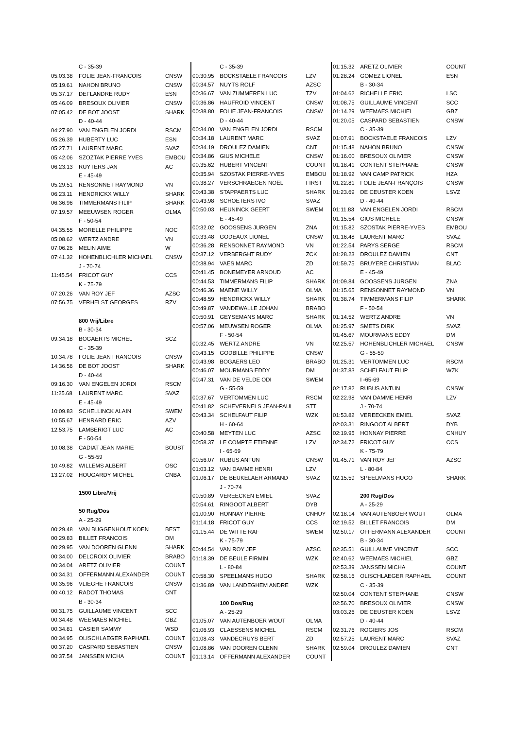| | C - 35-39 | |
| 05:03.38 | FOLIE JEAN-FRANCOIS | CNSW |
| 05:19.61 | NAHON BRUNO | CNSW |
| 05:37.17 | DEFLANDRE RUDY | ESN |
| 05:46.09 | BRESOUX OLIVIER | CNSW |
| 07:05.42 | DE BOT JOOST | SHARK |
| | D - 40-44 | |
| 04:27.90 | VAN ENGELEN JORDI | RSCM |
| 05:26.39 | HUBERTY LUC | ESN |
| 05:27.71 | LAURENT MARC | SVAZ |
| 05:42.06 | SZOZTAK PIERRE YVES | EMBOU |
| 06:23.13 | RUYTERS JAN | AC |
| | E - 45-49 | |
| 05:29.51 | RENSONNET RAYMOND | VN |
| 06:23.11 | HENDRICKX WILLY | SHARK |
| 06:36.96 | TIMMERMANS FILIP | SHARK |
| 07:19.57 | MEEUWSEN ROGER | OLMA |
| | F - 50-54 | |
| 04:35.55 | MORELLE PHILIPPE | NOC |
| 05:08.62 | WERTZ ANDRE | VN |
| 07:06.26 | MELIN AIME | W |
| 07:41.32 | HOHENBLICHLER MICHAEL | CNSW |
| | J - 70-74 | |
| 11:45.54 | FRICOT GUY | CCS |
| | K - 75-79 | |
| 07:20.26 | VAN ROY JEF | AZSC |
| 07:56.75 | VERHELST GEORGES | RZV |
| | 800 Vrij/Libre | |
| | B - 30-34 | |
| 09:34.18 | BOGAERTS MICHEL | SCZ |
| | C - 35-39 | |
| 10:34.78 | FOLIE JEAN FRANCOIS | CNSW |
| 14:36.56 | DE BOT JOOST | SHARK |
| | D - 40-44 | |
| 09:16.30 | VAN ENGELEN JORDI | RSCM |
| 11:25.68 | LAURENT MARC | SVAZ |
| | E - 45-49 | |
| 10:09.83 | SCHELLINCK ALAIN | SWEM |
| 10:55.67 | HENRARD ERIC | AZV |
| 12:53.75 | LAMBERIGT LUC | AC |
| | F - 50-54 | |
| 10:08.38 | CADIAT JEAN MARIE | BOUST |
| | G - 55-59 | |
| 10:49.82 | WILLEMS ALBERT | OSC |
| 13:27.02 | HOUGARDY MICHEL | CNBA |
| | 1500 Libre/Vrij | |
| | 50 Rug/Dos | |
| | A - 25-29 | |
| 00:29.48 | VAN BUGGENHOUT KOEN | BEST |
| 00:29.83 | BILLET FRANCOIS | DM |
| 00:29.95 | VAN DOOREN GLENN | SHARK |
| 00:34.00 | DELCROIX OLIVIER | BRABO |
| 00:34.04 | ARETZ OLIVIER | COUNT |
| 00:34.31 | OFFERMANN ALEXANDER | COUNT |
| 00:35.96 | VLIEGHE FRANCOIS | CNSW |
| 00:40.12 | RADOT THOMAS | CNT |
| | B - 30-34 | |
| 00:31.75 | GUILLAUME VINCENT | SCC |
| 00:34.48 | WEEMAES MICHIEL | GBZ |
| 00:34.81 | CASIER SAMMY | WSD |
| 00:34.95 | OLISCHLAEGER RAPHAEL | COUNT |
| 00:37.20 | CASPARD SEBASTIEN | CNSW |
| 00:37.54 | JANSSEN MICHA | COUNT |
| | C - 35-39 | |
| 00:30.95 | BOCKSTAELE FRANCOIS | LZV |
| 00:34.57 | NUYTS ROLF | AZSC |
| 00:36.67 | VAN ZUMMEREN LUC | TZV |
| 00:36.86 | HAUFROID VINCENT | CNSW |
| 00:38.80 | FOLIE JEAN-FRANCOIS | CNSW |
| | D - 40-44 | |
| 00:34.00 | VAN ENGELEN JORDI | RSCM |
| 00:34.18 | LAURENT MARC | SVAZ |
| 00:34.19 | DROULEZ DAMIEN | CNT |
| 00:34.86 | GIUS MICHELE | CNSW |
| 00:35.62 | HUBERT VINCENT | COUNT |
| 00:35.94 | SZOSTAK PIERRE-YVES | EMBOU |
| 00:38.27 | VERSCHRAEGEN NOËL | FIRST |
| 00:43.38 | STAPPAERTS LUC | SHARK |
| 00:43.98 | SCHOETERS IVO | SVAZ |
| 00:50.03 | HEUNINCK GEERT | SWEM |
| | E - 45-49 | |
| 00:32.02 | GOOSSENS JURGEN | ZNA |
| 00:33.48 | GODEAUX LIONEL | CNSW |
| 00:36.28 | RENSONNET RAYMOND | VN |
| 00:37.12 | VERBERGHT RUDY | ZCK |
| 00:38.94 | VAES MARC | ZD |
| 00:41.45 | BONEMEYER ARNOUD | AC |
| 00:44.53 | TIMMERMANS FILIP | SHARK |
| 00:46.36 | MAENE WILLY | OLMA |
| 00:48.59 | HENDRICKX WILLY | SHARK |
| 00:49.87 | VANDEWALLE JOHAN | BRABO |
| 00:50.91 | GEYSEMANS MARC | SHARK |
| 00:57.06 | MEUWSEN ROGER | OLMA |
| | F - 50-54 | |
| 00:32.45 | WERTZ ANDRE | VN |
| 00:43.15 | GODBILLE PHILIPPE | CNSW |
| 00:43.98 | BOGAERS LEO | BRABO |
| 00:46.07 | MOURMANS EDDY | DM |
| 00:47.31 | VAN DE VELDE ODI | SWEM |
| | G - 55-59 | |
| 00:37.67 | VERTOMMEN LUC | RSCM |
| 00:41.82 | SCHEVERNELS JEAN-PAUL | STT |
| 00:43.34 | SCHELFAUT FILIP | WZK |
| | H - 60-64 | |
| 00:40.58 | MEYTEN LUC | AZSC |
| 00:58.37 | LE COMPTE ETIENNE | LZV |
| | I - 65-69 | |
| 00:56.07 | RUBUS ANTUN | CNSW |
| 01:03.12 | VAN DAMME HENRI | LZV |
| 01:06.17 | DE BEUKELAER ARMAND | SVAZ |
| | J - 70-74 | |
| 00:50.89 | VEREECKEN EMIEL | SVAZ |
| 00:54.61 | RINGOOT ALBERT | DYB |
| 01:00.90 | HONNAY PIERRE | CNHUY |
| 01:14.18 | FRICOT GUY | CCS |
| 01:15.44 | DE WITTE RAF | SWEM |
| | K - 75-79 | |
| 00:44.54 | VAN ROY JEF | AZSC |
| 01:18.39 | DE BEULE FIRMIN | WZK |
| | L - 80-84 | |
| 00:58.30 | SPEELMANS HUGO | SHARK |
| 01:36.89 | VAN LANDEGHEM ANDRE | WZK |
| | 100 Dos/Rug | |
| | A - 25-29 | |
| 01:05.07 | VAN AUTENBOER WOUT | OLMA |
| 01:06.93 | CLAESSENS MICHEL | RSCM |
| 01:08.43 | VANDECRUYS BERT | ZD |
| 01:08.86 | VAN DOOREN GLENN | SHARK |
| 01:13.14 | OFFERMANN ALEXANDER | COUNT |
| 01:15.32 | ARETZ OLIVIER | COUNT |
| 01:28.24 | GOMEZ LIONEL | ESN |
| | B - 30-34 | |
| 01:04.62 | RICHELLE ERIC | LSC |
| 01:08.75 | GUILLAUME VINCENT | SCC |
| 01:14.29 | WEEMAES MICHIEL | GBZ |
| 01:20.05 | CASPARD SEBASTIEN | CNSW |
| | C - 35-39 | |
| 01:07.91 | BOCKSTAELE FRANCOIS | LZV |
| 01:15.48 | NAHON BRUNO | CNSW |
| 01:16.00 | BRESOUX OLIVIER | CNSW |
| 01:18.41 | CONTENT STEPHANE | CNSW |
| 01:18.92 | VAN CAMP PATRICK | HZA |
| 01:22.81 | FOLIE JEAN-FRANÇOIS | CNSW |
| 01:23.69 | DE CEUSTER KOEN | LSVZ |
| | D - 40-44 | |
| 01:11.83 | VAN ENGELEN JORDI | RSCM |
| 01:15.54 | GIUS MICHELE | CNSW |
| 01:15.82 | SZOSTAK PIERRE-YVES | EMBOU |
| 01:16.48 | LAURENT MARC | SVAZ |
| 01:22.54 | PARYS SERGE | RSCM |
| 01:28.23 | DROULEZ DAMIEN | CNT |
| 01:59.75 | BRUYERE CHRISTIAN | BLAC |
| | E - 45-49 | |
| 01:09.84 | GOOSSENS JURGEN | ZNA |
| 01:15.65 | RENSONNET RAYMOND | VN |
| 01:38.74 | TIMMERMANS FILIP | SHARK |
| | F - 50-54 | |
| 01:14.52 | WERTZ ANDRE | VN |
| 01:25.97 | SMETS DIRK | SVAZ |
| 01:45.67 | MOURMANS EDDY | DM |
| 02:25.57 | HOHENBLICHLER MICHAEL | CNSW |
| | G - 55-59 | |
| 01:25.31 | VERTOMMEN LUC | RSCM |
| 01:37.83 | SCHELFAUT FILIP | WZK |
| | I -65-69 | |
| 02:17.82 | RUBUS ANTUN | CNSW |
| 02:22.98 | VAN DAMME HENRI | LZV |
| | J - 70-74 | |
| 01:53.82 | VEREECKEN EMIEL | SVAZ |
| 02:03.31 | RINGOOT ALBERT | DYB |
| 02:19.95 | HONNAY PIERRE | CNHUY |
| 02:34.72 | FRICOT GUY | CCS |
| | K - 75-79 | |
| 01:45.71 | VAN ROY JEF | AZSC |
| | L - 80-84 | |
| 02:15.59 | SPEELMANS HUGO | SHARK |
| | 200 Rug/Dos | |
| | A - 25-29 | |
| 02:18.14 | VAN AUTENBOER WOUT | OLMA |
| 02:19.52 | BILLET FRANCOIS | DM |
| 02:50.17 | OFFERMANN ALEXANDER | COUNT |
| | B - 30-34 | |
| 02:35.51 | GUILLAUME VINCENT | SCC |
| 02:40.62 | WEEMAES MICHIEL | GBZ |
| 02:53.39 | JANSSEN MICHA | COUNT |
| 02:58.16 | OLISCHLAEGER RAPHAEL | COUNT |
| | C - 35-39 | |
| 02:50.04 | CONTENT STEPHANE | CNSW |
| 02:56.70 | BRESOUX OLIVIER | CNSW |
| 03:03.26 | DE CEUSTER KOEN | LSVZ |
| | D - 40-44 | |
| 02:31.76 | ROGIERS JOS | RSCM |
| 02:57.25 | LAURENT MARC | SVAZ |
| 02:59.04 | DROULEZ DAMIEN | CNT |